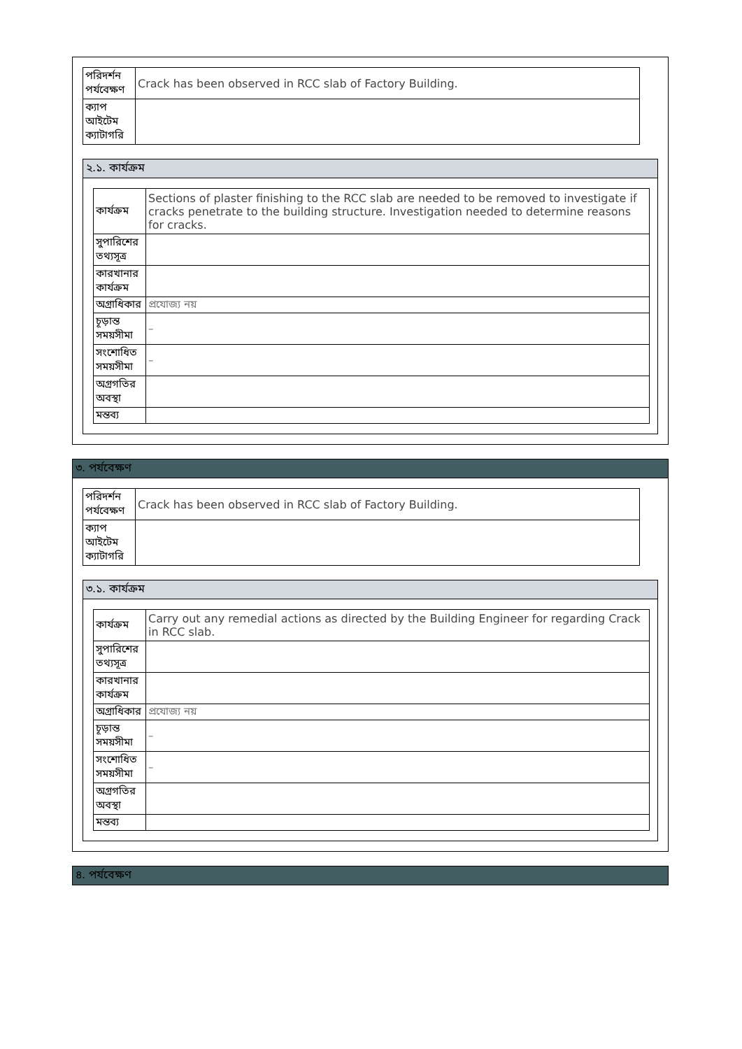| পরিদর্শন পর্যবেক্ষণ | Crack has been observed in RCC slab of Factory Building. |
| ক্যাপ আইটেম ক্যাটাগরি | |
২.১. কার্যক্রম
| কার্যক্রম | Sections of plaster finishing to the RCC slab are needed to be removed to investigate if cracks penetrate to the building structure. Investigation needed to determine reasons for cracks. |
| সুপারিশের তথ্যসূত্র | |
| কারখানার কার্যক্রম | |
| অগ্রাধিকার | প্রযোজ্য নয় |
| চূড়ান্ত সময়সীমা | – |
| সংশোধিত সময়সীমা | – |
| অগ্রগতির অবস্থা | |
| মন্তব্য | |
৩. পর্যবেক্ষণ
| পরিদর্শন পর্যবেক্ষণ | Crack has been observed in RCC slab of Factory Building. |
| ক্যাপ আইটেম ক্যাটাগরি | |
৩.১. কার্যক্রম
| কার্যক্রম | Carry out any remedial actions as directed by the Building Engineer for regarding Crack in RCC slab. |
| সুপারিশের তথ্যসূত্র | |
| কারখানার কার্যক্রম | |
| অগ্রাধিকার | প্রযোজ্য নয় |
| চূড়ান্ত সময়সীমা | – |
| সংশোধিত সময়সীমা | – |
| অগ্রগতির অবস্থা | |
| মন্তব্য | |
৪. পর্যবেক্ষণ